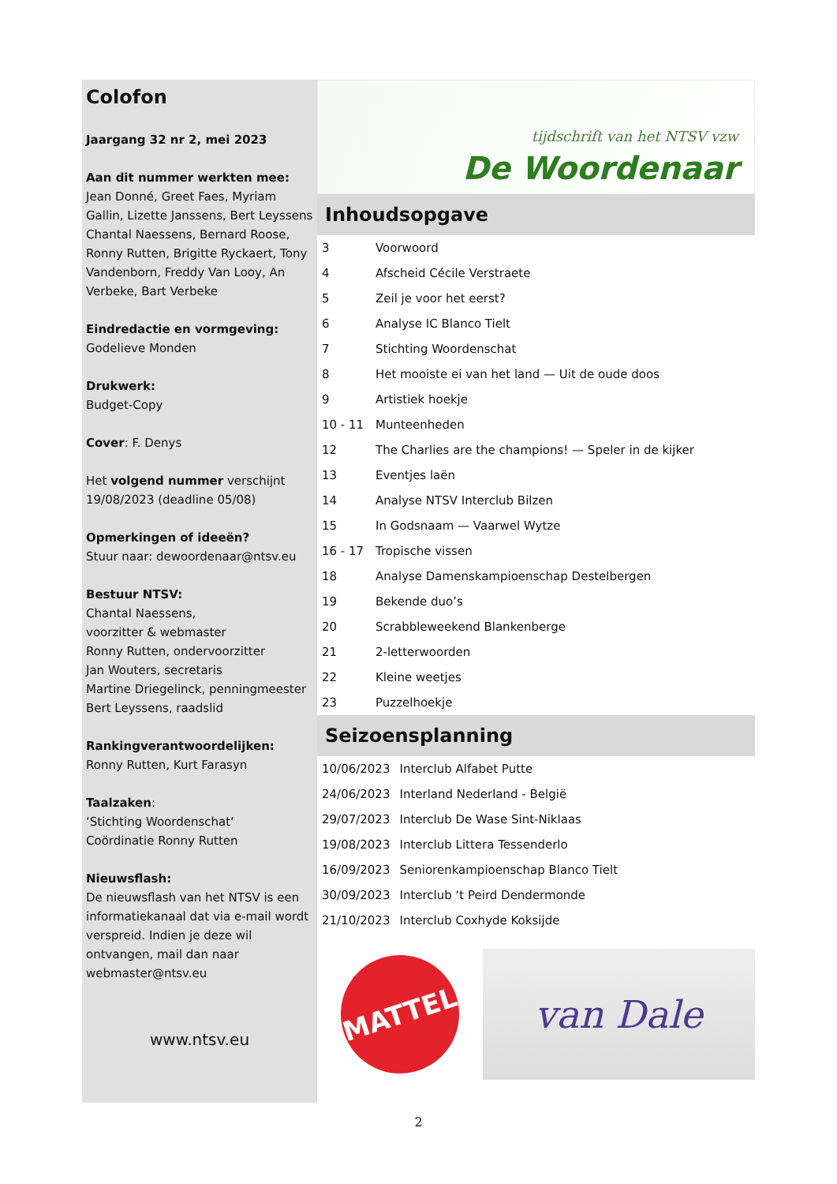Colofon
Jaargang 32 nr 2, mei 2023
Aan dit nummer werkten mee:
Jean Donné, Greet Faes, Myriam Gallin, Lizette Janssens, Bert Leyssens Chantal Naessens, Bernard Roose, Ronny Rutten, Brigitte Ryckaert, Tony Vandenborn, Freddy Van Looy, An Verbeke, Bart Verbeke
Eindredactie en vormgeving:
Godelieve Monden
Drukwerk:
Budget-Copy
Cover: F. Denys
Het volgend nummer verschijnt 19/08/2023 (deadline 05/08)
Opmerkingen of ideeën?
Stuur naar: dewoordenaar@ntsv.eu
Bestuur NTSV:
Chantal Naessens,
voorzitter & webmaster
Ronny Rutten, ondervoorzitter
Jan Wouters, secretaris
Martine Driegelinck, penningmeester
Bert Leyssens, raadslid
Rankingverantwoordelijken:
Ronny Rutten, Kurt Farasyn
Taalzaken:
‘Stichting Woordenschat‘
Coördinatie Ronny Rutten
Nieuwsflash:
De nieuwsflash van het NTSV is een informatiekanaal dat via e-mail wordt verspreid. Indien je deze wil ontvangen, mail dan naar webmaster@ntsv.eu
www.ntsv.eu
tijdschrift van het NTSV vzw
De Woordenaar
Inhoudsopgave
| 3 | Voorwoord |
| 4 | Afscheid Cécile Verstraete |
| 5 | Zeil je voor het eerst? |
| 6 | Analyse IC Blanco Tielt |
| 7 | Stichting Woordenschat |
| 8 | Het mooiste ei van het land — Uit de oude doos |
| 9 | Artistiek hoekje |
| 10 - 11 | Munteenheden |
| 12 | The Charlies are the champions! — Speler in de kijker |
| 13 | Eventjes laën |
| 14 | Analyse NTSV Interclub Bilzen |
| 15 | In Godsnaam — Vaarwel Wytze |
| 16 - 17 | Tropische vissen |
| 18 | Analyse Damenskampioenschap Destelbergen |
| 19 | Bekende duo’s |
| 20 | Scrabbleweekend Blankenberge |
| 21 | 2-letterwoorden |
| 22 | Kleine weetjes |
| 23 | Puzzelhoekje |
Seizoensplanning
| 10/06/2023 | Interclub Alfabet Putte |
| 24/06/2023 | Interland Nederland - België |
| 29/07/2023 | Interclub De Wase Sint-Niklaas |
| 19/08/2023 | Interclub Littera Tessenderlo |
| 16/09/2023 | Seniorenkampioenschap Blanco Tielt |
| 30/09/2023 | Interclub ‘t Peird Dendermonde |
| 21/10/2023 | Interclub Coxhyde Koksijde |
MATTEL
van Dale
2